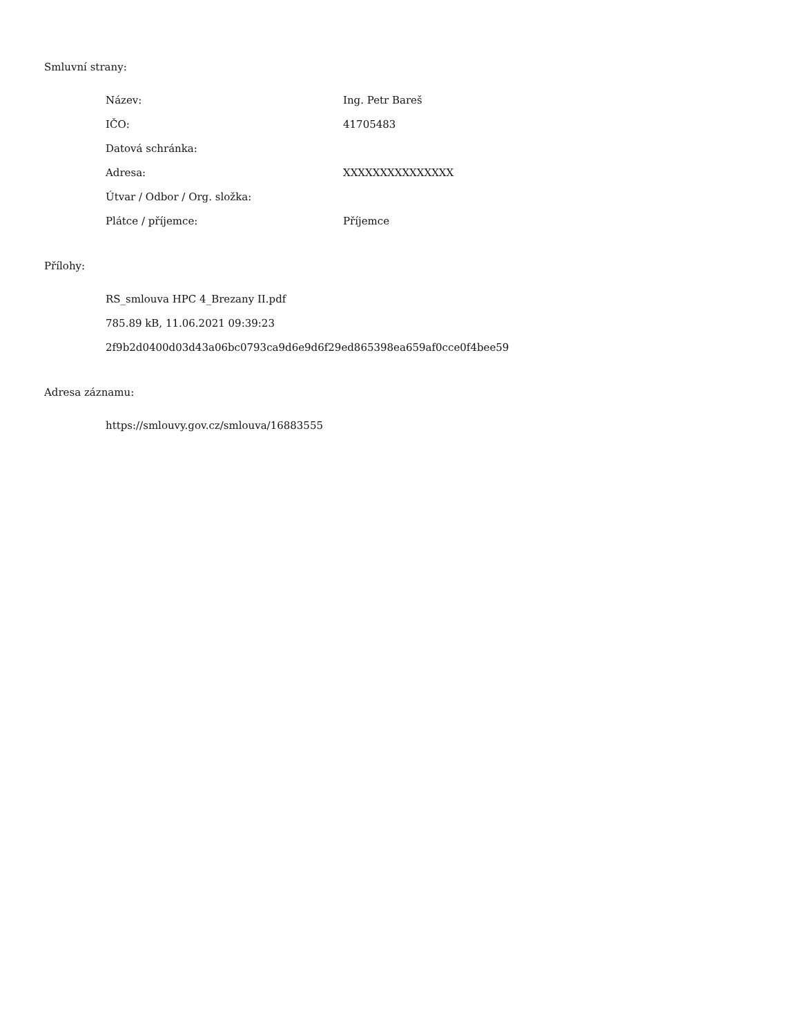Smluvní strany:
| Název: | Ing. Petr Bareš |
| IČO: | 41705483 |
| Datová schránka: | |
| Adresa: | XXXXXXXXXXXXXXX |
| Útvar / Odbor / Org. složka: | |
| Plátce / příjemce: | Příjemce |
Přílohy:
RS_smlouva HPC 4_Brezany II.pdf
785.89 kB, 11.06.2021 09:39:23
2f9b2d0400d03d43a06bc0793ca9d6e9d6f29ed865398ea659af0cce0f4bee59
Adresa záznamu:
https://smlouvy.gov.cz/smlouva/16883555